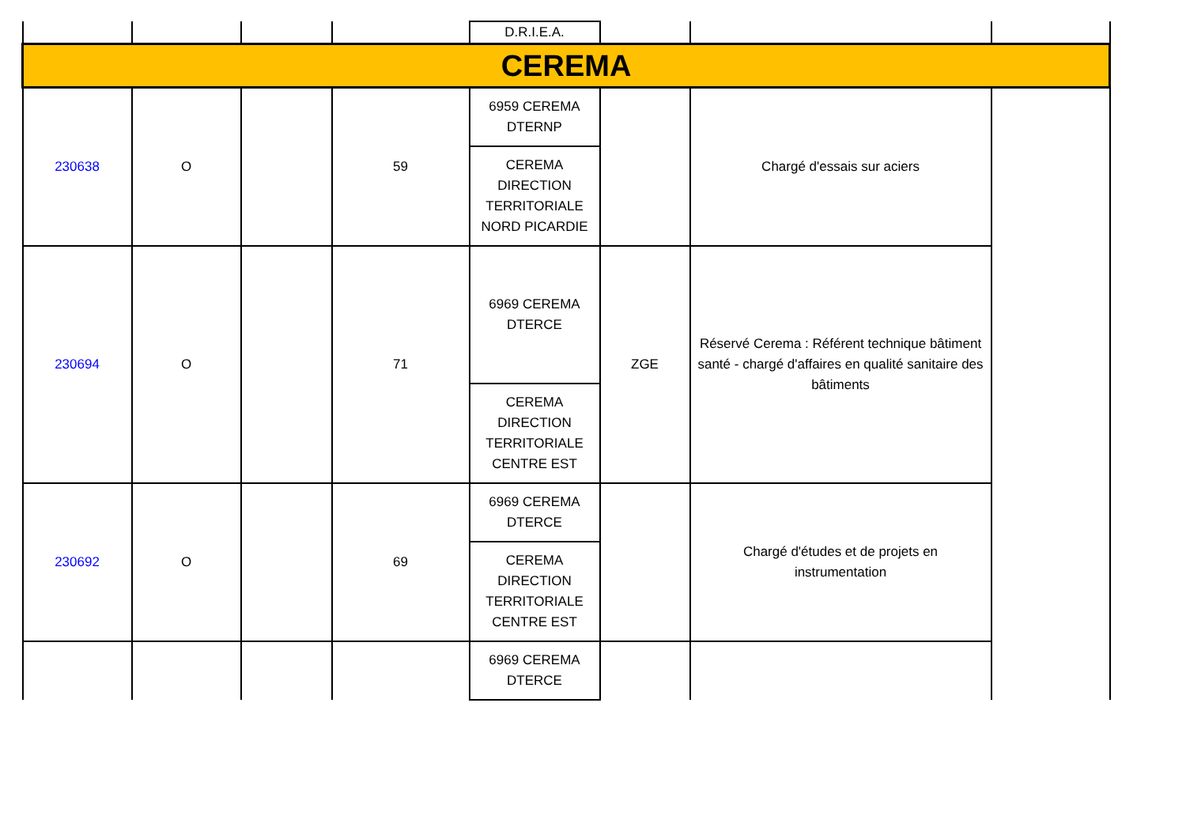| | | | | D.R.I.E.A. | | | |
| CEREMA | | | | | | | |
| 230638 | O | | 59 | 6959 CEREMA DTERNP CEREMA DIRECTION TERRITORIALE NORD PICARDIE | | Chargé d'essais sur aciers | |
| 230694 | O | | 71 | 6969 CEREMA DTERCE CEREMA DIRECTION TERRITORIALE CENTRE EST | ZGE | Réservé Cerema : Référent technique bâtiment santé - chargé d'affaires en qualité sanitaire des bâtiments | |
| 230692 | O | | 69 | 6969 CEREMA DTERCE CEREMA DIRECTION TERRITORIALE CENTRE EST | | Chargé d'études et de projets en instrumentation | |
| | | | | 6969 CEREMA DTERCE | | | |